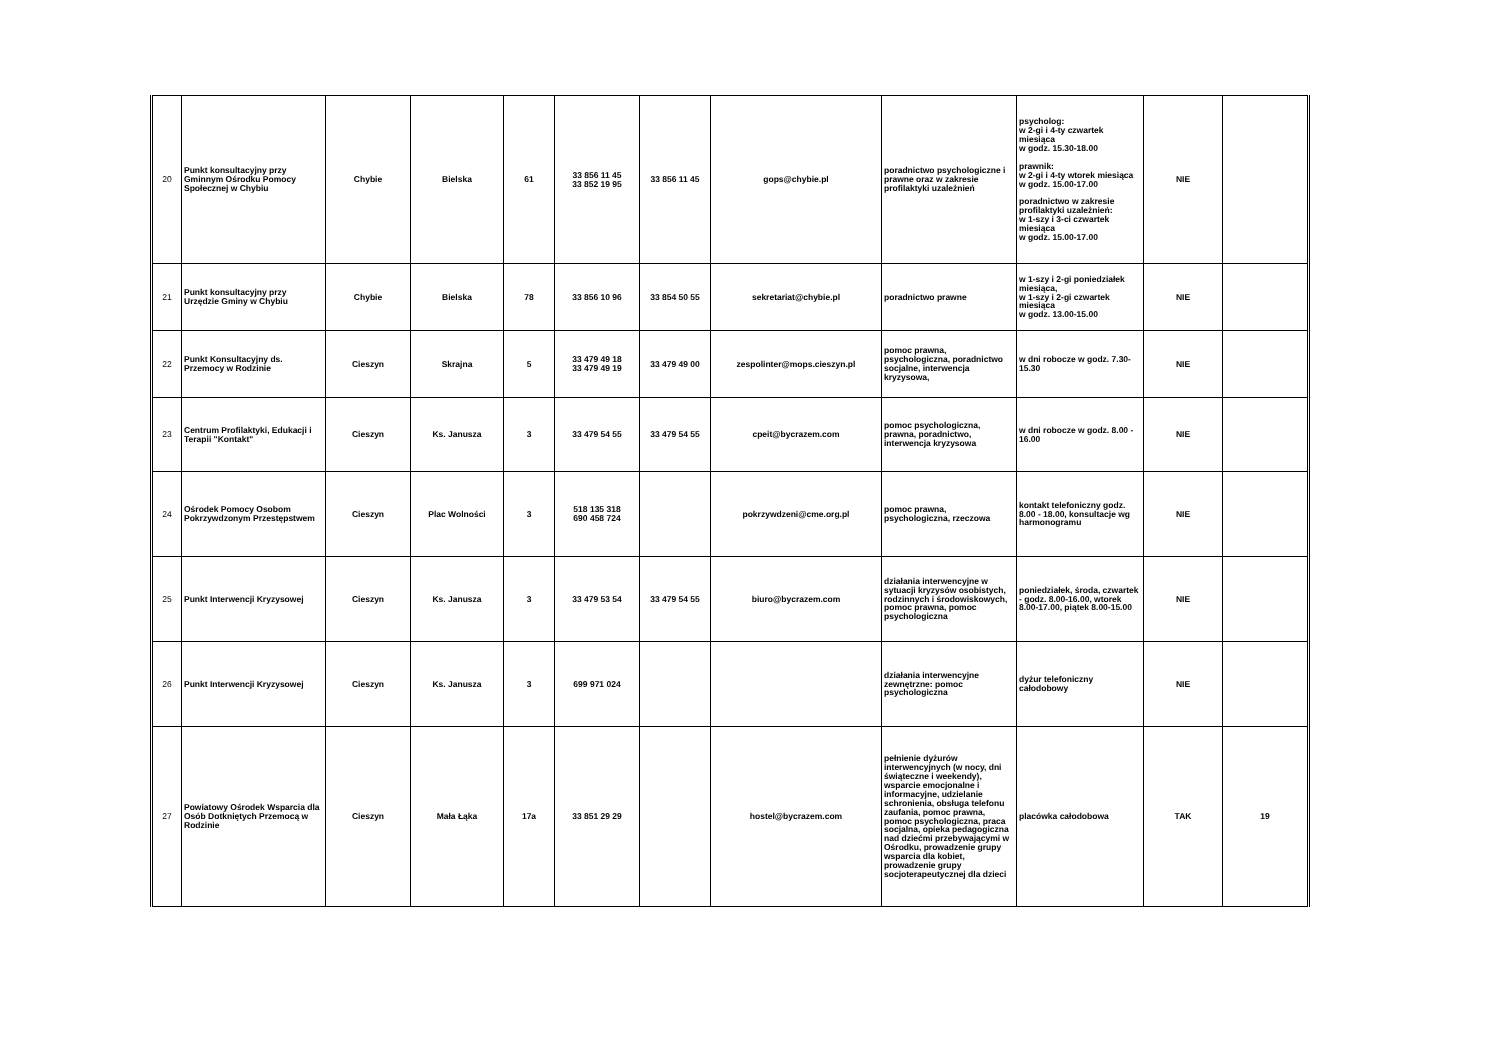| 20 | Punkt konsultacyjny przy Gminnym Ośrodku Pomocy Społecznej w Chybiu | Chybie | Bielska | 61 | 33 856 11 45 33 852 19 95 | 33 856 11 45 | gops@chybie.pl | poradnictwo psychologiczne i prawne oraz w zakresie profilaktyki uzależnień | psycholog: w 2-gi i 4-ty czwartek miesiąca w godz. 15.30-18.00 prawnik: w 2-gi i 4-ty wtorek miesiąca w godz. 15.00-17.00 poradnictwo w zakresie profilaktyki uzależnień: w 1-szy i 3-ci czwartek miesiąca w godz. 15.00-17.00 | NIE | |
| 21 | Punkt konsultacyjny przy Urzędzie Gminy w Chybiu | Chybie | Bielska | 78 | 33 856 10 96 | 33 854 50 55 | sekretariat@chybie.pl | poradnictwo prawne | w 1-szy i 2-gi poniedziałek miesiąca, w 1-szy i 2-gi czwartek miesiąca w godz. 13.00-15.00 | NIE | |
| 22 | Punkt Konsultacyjny ds. Przemocy w Rodzinie | Cieszyn | Skrajna | 5 | 33 479 49 18 33 479 49 19 | 33 479 49 00 | zespolinter@mops.cieszyn.pl | pomoc prawna, psychologiczna, poradnictwo socjalne, interwencja kryzysowa, | w dni robocze w godz. 7.30-15.30 | NIE | |
| 23 | Centrum Profilaktyki, Edukacji i Terapii "Kontakt" | Cieszyn | Ks. Janusza | 3 | 33 479 54 55 | 33 479 54 55 | cpeit@bycrazem.com | pomoc psychologiczna, prawna, poradnictwo, interwencja kryzysowa | w dni robocze w godz. 8.00 - 16.00 | NIE | |
| 24 | Ośrodek Pomocy Osobom Pokrzywdzonym Przestępstwem | Cieszyn | Plac Wolności | 3 | 518 135 318 690 458 724 | | pokrzywdzeni@cme.org.pl | pomoc prawna, psychologiczna, rzeczowa | kontakt telefoniczny godz. 8.00 - 18.00, konsultacje wg harmonogramu | NIE | |
| 25 | Punkt Interwencji Kryzysowej | Cieszyn | Ks. Janusza | 3 | 33 479 53 54 | 33 479 54 55 | biuro@bycrazem.com | działania interwencyjne w sytuacji kryzysów osobistych, rodzinnych i środowiskowych, pomoc prawna, pomoc psychologiczna | poniedziałek, środa, czwartek - godz. 8.00-16.00, wtorek 8.00-17.00, piątek 8.00-15.00 | NIE | |
| 26 | Punkt Interwencji Kryzysowej | Cieszyn | Ks. Janusza | 3 | 699 971 024 | | | działania interwencyjne zewnętrzne: pomoc psychologiczna | dyżur telefoniczny całodobowy | NIE | |
| 27 | Powiatowy Ośrodek Wsparcia dla Osób Dotkniętych Przemocą w Rodzinie | Cieszyn | Mała Łąka | 17a | 33 851 29 29 | | hostel@bycrazem.com | pełnienie dyżurów interwencyjnych (w nocy, dni świąteczne i weekendy), wsparcie emocjonalne i informacyjne, udzielanie schronienia, obsługa telefonu zaufania, pomoc prawna, pomoc psychologiczna, praca socjalna, opieka pedagogiczna nad dziećmi przebywającymi w Ośrodku, prowadzenie grupy wsparcia dla kobiet, prowadzenie grupy socjoterapeutycznej dla dzieci | placówka całodobowa | TAK | 19 |